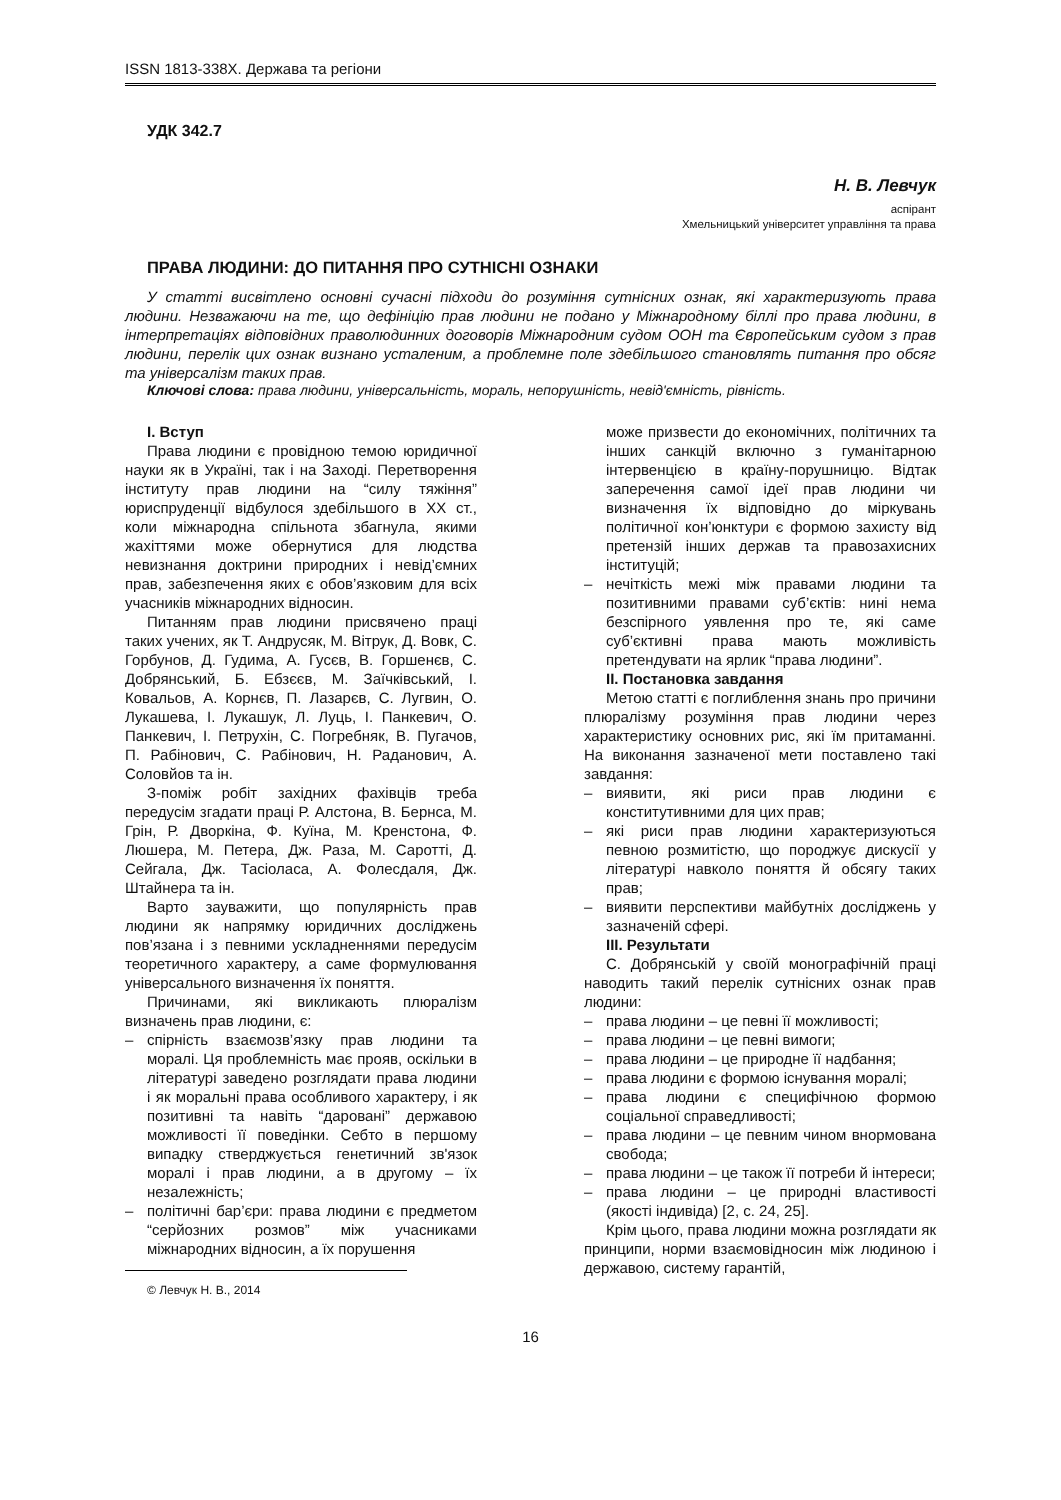ISSN 1813-338X. Держава та регіони
УДК 342.7
Н. В. Левчук
аспірант
Хмельницький університет управління та права
ПРАВА ЛЮДИНИ: ДО ПИТАННЯ ПРО СУТНІСНІ ОЗНАКИ
У статті висвітлено основні сучасні підходи до розуміння сутнісних ознак, які характеризують права людини. Незважаючи на те, що дефініцію прав людини не подано у Міжнародному біллі про права людини, в інтерпретаціях відповідних праволюдинних договорів Міжнародним судом ООН та Європейським судом з прав людини, перелік цих ознак визнано усталеним, а проблемне поле здебільшого становлять питання про обсяг та універсалізм таких прав.
Ключові слова: права людини, універсальність, мораль, непорушність, невід'ємність, рівність.
I. Вступ
Права людини є провідною темою юридичної науки як в Україні, так і на Заході. Перетворення інституту прав людини на “силу тяжіння” юриспруденції відбулося здебільшого в ХХ ст., коли міжнародна спільнота збагнула, якими жахіттями може обернутися для людства невизнання доктрини природних і невід’ємних прав, забезпечення яких є обов’язковим для всіх учасників міжнародних відносин.
Питанням прав людини присвячено праці таких учених, як Т. Андрусяк, М. Вітрук, Д. Вовк, С. Горбунов, Д. Гудима, А. Гусєв, В. Горшенєв, С. Добрянський, Б. Ебзєєв, М. Заїчківський, І. Ковальов, А. Корнєв, П. Лазарєв, С. Лугвин, О. Лукашева, І. Лукашук, Л. Луць, І. Панкевич, О. Панкевич, І. Петрухін, С. Погребняк, В. Пугачов, П. Рабінович, С. Рабінович, Н. Раданович, А. Соловйов та ін.
З-поміж робіт західних фахівців треба передусім згадати праці Р. Алстона, В. Бернса, М. Грін, Р. Дворкіна, Ф. Куїна, М. Кренстона, Ф. Люшера, М. Петера, Дж. Раза, М. Саротті, Д. Сейгала, Дж. Тасіоласа, А. Фолесдаля, Дж. Штайнера та ін.
Варто зауважити, що популярність прав людини як напрямку юридичних досліджень пов’язана і з певними ускладненнями передусім теоретичного характеру, а саме формулювання універсального визначення їх поняття.
Причинами, які викликають плюралізм визначень прав людини, є:
– спірність взаємозв’язку прав людини та моралі. Ця проблемність має прояв, оскільки в літературі заведено розглядати права людини і як моральні права особливого характеру, і як позитивні та навіть “даровані” державою можливості її поведінки. Себто в першому випадку стверджується генетичний зв'язок моралі і прав людини, а в другому – їх незалежність;
– політичні бар’єри: права людини є предметом “серйозних розмов” між учасниками міжнародних відносин, а їх порушення
© Левчук Н. В., 2014
може призвести до економічних, політичних та інших санкцій включно з гуманітарною інтервенцією в країну-порушницю. Відтак заперечення самої ідеї прав людини чи визначення їх відповідно до міркувань політичної кон’юнктури є формою захисту від претензій інших держав та правозахисних інституцій;
– нечіткість межі між правами людини та позитивними правами суб’єктів: нині нема безспірного уявлення про те, які саме суб’єктивні права мають можливість претендувати на ярлик “права людини”.
II. Постановка завдання
Метою статті є поглиблення знань про причини плюралізму розуміння прав людини через характеристику основних рис, які їм притаманні. На виконання зазначеної мети поставлено такі завдання:
– виявити, які риси прав людини є конститутивними для цих прав;
– які риси прав людини характеризуються певною розмитістю, що породжує дискусії у літературі навколо поняття й обсягу таких прав;
– виявити перспективи майбутніх досліджень у зазначеній сфері.
III. Результати
С. Добрянській у своїй монографічній праці наводить такий перелік сутнісних ознак прав людини:
– права людини – це певні її можливості;
– права людини – це певні вимоги;
– права людини – це природне її надбання;
– права людини є формою існування моралі;
– права людини є специфічною формою соціальної справедливості;
– права людини – це певним чином внормована свобода;
– права людини – це також її потреби й інтереси;
– права людини – це природні властивості (якості індивіда) [2, с. 24, 25].
Крім цього, права людини можна розглядати як принципи, норми взаємовідносин між людиною і державою, систему гарантій,
16